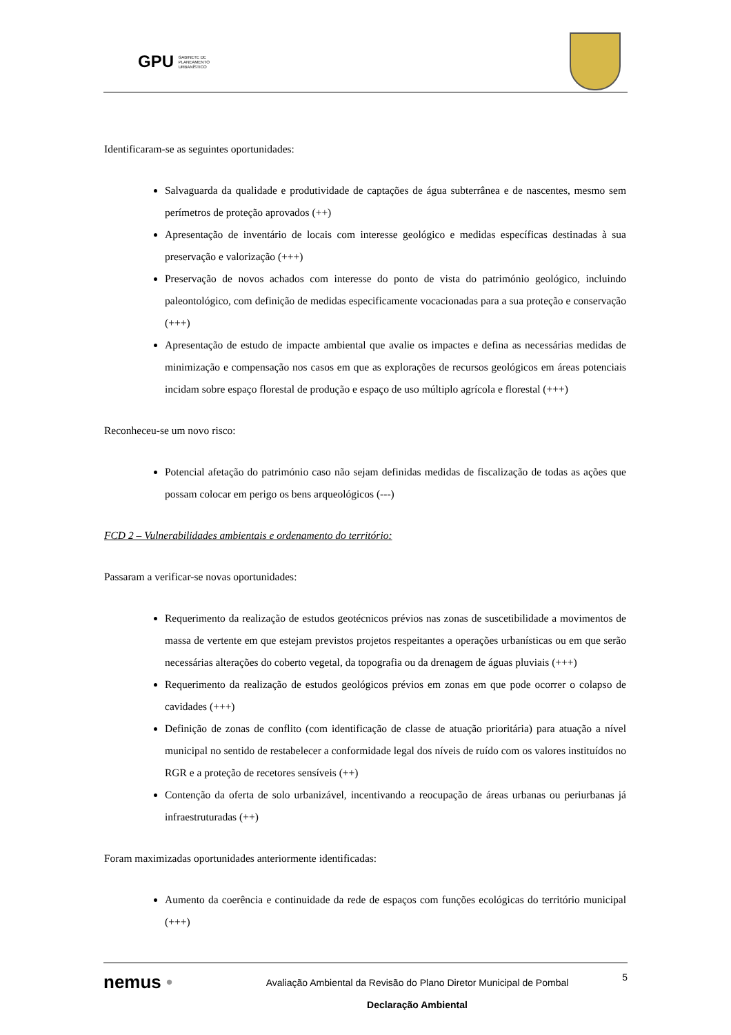GPU GABINETE DE
PLANEAMENTO
URBANÍSTICO
Identificaram-se as seguintes oportunidades:
Salvaguarda da qualidade e produtividade de captações de água subterrânea e de nascentes, mesmo sem perímetros de proteção aprovados (++)
Apresentação de inventário de locais com interesse geológico e medidas específicas destinadas à sua preservação e valorização (+++)
Preservação de novos achados com interesse do ponto de vista do património geológico, incluindo paleontológico, com definição de medidas especificamente vocacionadas para a sua proteção e conservação (+++)
Apresentação de estudo de impacte ambiental que avalie os impactes e defina as necessárias medidas de minimização e compensação nos casos em que as explorações de recursos geológicos em áreas potenciais incidam sobre espaço florestal de produção e espaço de uso múltiplo agrícola e florestal (+++)
Reconheceu-se um novo risco:
Potencial afetação do património caso não sejam definidas medidas de fiscalização de todas as ações que possam colocar em perigo os bens arqueológicos (---)
FCD 2 – Vulnerabilidades ambientais e ordenamento do território:
Passaram a verificar-se novas oportunidades:
Requerimento da realização de estudos geotécnicos prévios nas zonas de suscetibilidade a movimentos de massa de vertente em que estejam previstos projetos respeitantes a operações urbanísticas ou em que serão necessárias alterações do coberto vegetal, da topografia ou da drenagem de águas pluviais (+++)
Requerimento da realização de estudos geológicos prévios em zonas em que pode ocorrer o colapso de cavidades (+++)
Definição de zonas de conflito (com identificação de classe de atuação prioritária) para atuação a nível municipal no sentido de restabelecer a conformidade legal dos níveis de ruído com os valores instituídos no RGR e a proteção de recetores sensíveis (++)
Contenção da oferta de solo urbanizável, incentivando a reocupação de áreas urbanas ou periurbanas já infraestruturadas (++)
Foram maximizadas oportunidades anteriormente identificadas:
Aumento da coerência e continuidade da rede de espaços com funções ecológicas do território municipal (+++)
nemus •
Avaliação Ambiental da Revisão do Plano Diretor Municipal de Pombal
Declaração Ambiental
5